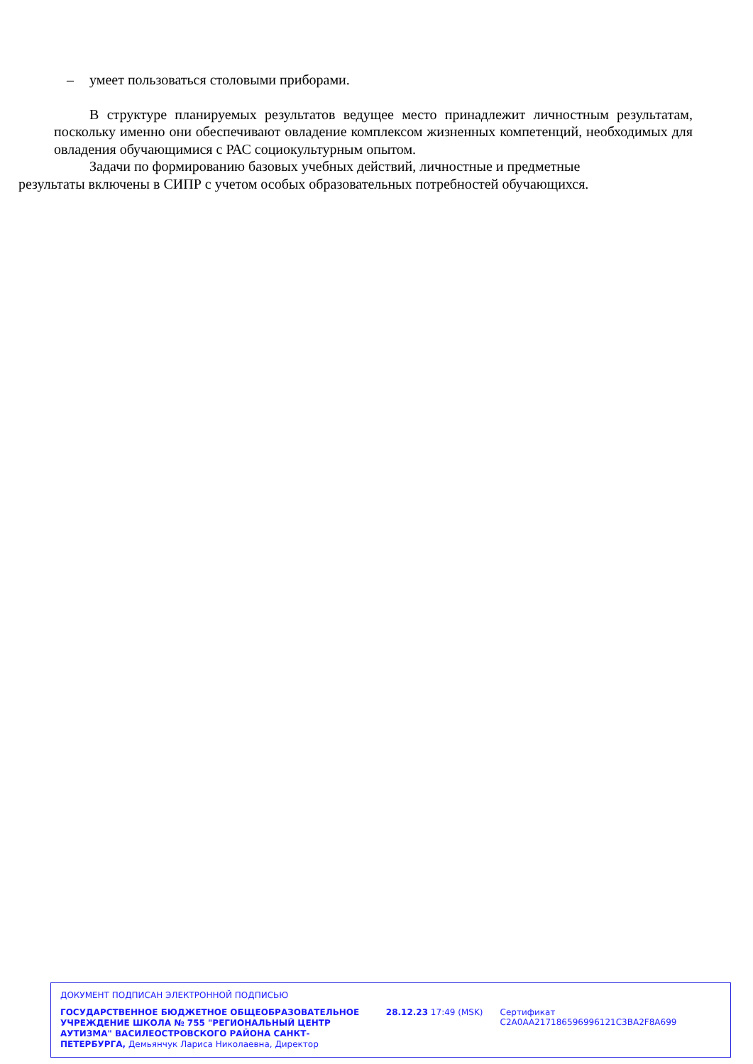– умеет пользоваться столовыми приборами.
В структуре планируемых результатов ведущее место принадлежит личностным результатам, поскольку именно они обеспечивают овладение комплексом жизненных компетенций, необходимых для овладения обучающимися с РАС социокультурным опытом.
Задачи по формированию базовых учебных действий, личностные и предметные
результаты включены в СИПР с учетом особых образовательных потребностей обучающихся.
ДОКУМЕНТ ПОДПИСАН ЭЛЕКТРОННОЙ ПОДПИСЬЮ
ГОСУДАРСТВЕННОЕ БЮДЖЕТНОЕ ОБЩЕОБРАЗОВАТЕЛЬНОЕ УЧРЕЖДЕНИЕ ШКОЛА № 755 "РЕГИОНАЛЬНЫЙ ЦЕНТР АУТИЗМА" ВАСИЛЕОСТРОВСКОГО РАЙОНА САНКТ-ПЕТЕРБУРГА, Демьянчук Лариса Николаевна, Директор
28.12.23 17:49 (MSK) Сертификат C2A0AA217186596996121C3BA2F8A699